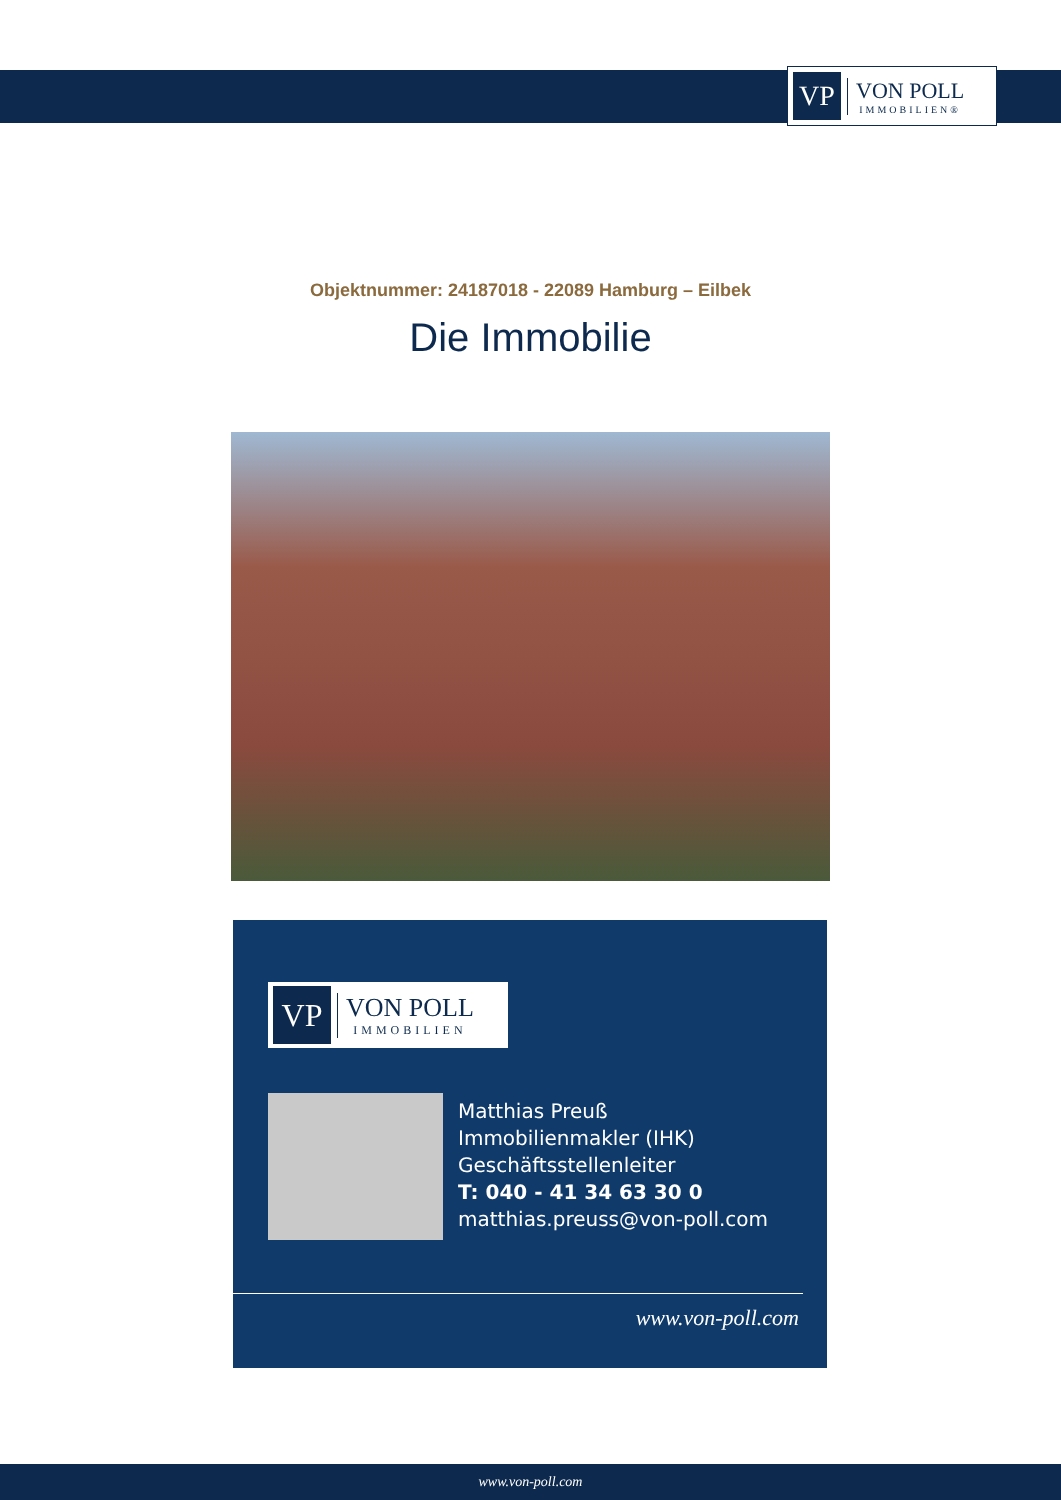VP
VON POLL
IMMOBILIEN®
Objektnummer: 24187018 - 22089 Hamburg – Eilbek
Die Immobilie
VP
VON POLL
IMMOBILIEN
Matthias Preuß
Immobilienmakler (IHK)
Geschäftsstellenleiter
T: 040 - 41 34 63 30 0
matthias.preuss@von-poll.com
www.von-poll.com
www.von-poll.com